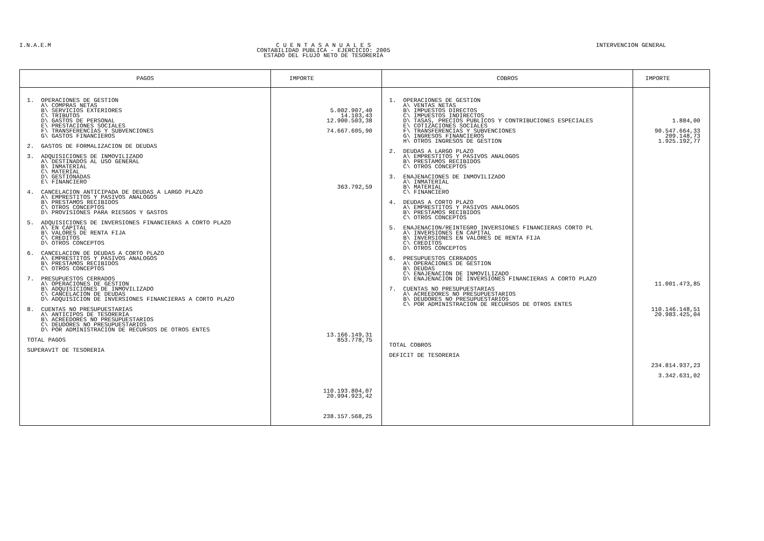I.N.A.E.M C U E N T A S A N U A L E S
CONTABILIDAD PUBLICA - EJERCICIO: 2005
ESTADO DEL FLUJO NETO DE TESORERIA
INTERVENCION GENERAL
| PAGOS | IMPORTE | COBROS | IMPORTE |
| --- | --- | --- | --- |
| 1. OPERACIONES DE GESTION A\ COMPRAS NETAS B\ SERVICIOS EXTERIORES C\ TRIBUTOS D\ GASTOS DE PERSONAL E\ PRESTACIONES SOCIALES F\ TRANSFERENCIAS Y SUBVENCIONES G\ GASTOS FINANCIEROS 2. GASTOS DE FORMALIZACION DE DEUDAS 3. ADQUISICIONES DE INMOVILIZADO A\ DESTINADOS AL USO GENERAL B\ INMATERIAL C\ MATERIAL D\ GESTIONADAS E\ FINANCIERO 4. CANCELACION ANTICIPADA DE DEUDAS A LARGO PLAZO A\ EMPRESTITOS Y PASIVOS ANALOGOS B\ PRESTAMOS RECIBIDOS C\ OTROS CONCEPTOS D\ PROVISIONES PARA RIESGOS Y GASTOS 5. ADQUISICIONES DE INVERSIONES FINANCIERAS A CORTO PLAZO A\ EN CAPITAL B\ VALORES DE RENTA FIJA C\ CREDITOS D\ OTROS CONCEPTOS 6. CANCELACION DE DEUDAS A CORTO PLAZO A\ EMPRESTITOS Y PASIVOS ANALOGOS B\ PRESTAMOS RECIBIDOS C\ OTROS CONCEPTOS 7. PRESUPUESTOS CERRADOS A\ OPERACIONES DE GESTION B\ ADQUISICIONES DE INMOVILIZADO C\ CANCELACION DE DEUDAS D\ ADQUISICION DE INVERSIONES FINANCIERAS A CORTO PLAZO 8. CUENTAS NO PRESUPUESTARIAS A\ ANTICIPOS DE TESORERIA B\ ACREEDORES NO PRESUPUESTARIOS C\ DEUDORES NO PRESUPUESTARIOS D\ POR ADMINISTRACION DE RECURSOS DE OTROS ENTES TOTAL PAGOS SUPERAVIT DE TESORERIA | 5.002.907,40 14.103,43 12.900.503,38 74.667.605,90 363.792,59 13.166.149,31 853.778,75 110.193.804,07 20.994.923,42 238.157.568,25 | 1. OPERACIONES DE GESTION A\ VENTAS NETAS B\ IMPUESTOS DIRECTOS C\ IMPUESTOS INDIRECTOS D\ TASAS, PRECIOS PUBLICOS Y CONTRIBUCIONES ESPECIALES E\ COTIZACIONES SOCIALES F\ TRANSFERENCIAS Y SUBVENCIONES G\ INGRESOS FINANCIEROS H\ OTROS INGRESOS DE GESTION 2. DEUDAS A LARGO PLAZO A\ EMPRESTITOS Y PASIVOS ANALOGOS B\ PRESTAMOS RECIBIDOS C\ OTROS CONCEPTOS 3. ENAJENACIONES DE INMOVILIZADO A\ INMATERIAL B\ MATERIAL C\ FINANCIERO 4. DEUDAS A CORTO PLAZO A\ EMPRESTITOS Y PASIVOS ANALOGOS B\ PRESTAMOS RECIBIDOS C\ OTROS CONCEPTOS 5. ENAJENACION/REINTEGRO INVERSIONES FINANCIERAS CORTO PL A\ INVERSIONES EN CAPITAL B\ INVERSIONES EN VALORES DE RENTA FIJA C\ CREDITOS D\ OTROS CONCEPTOS 6. PRESUPUESTOS CERRADOS A\ OPERACIONES DE GESTION B\ DEUDAS C\ ENAJENACION DE INMOVILIZADO D\ ENAJENACION DE INVERSIONES FINANCIERAS A CORTO PLAZO 7. CUENTAS NO PRESUPUESTARIAS A\ ACREEDORES NO PRESUPUESTARIOS B\ DEUDORES NO PRESUPUESTARIOS C\ POR ADMINISTRACION DE RECURSOS DE OTROS ENTES TOTAL COBROS DEFICIT DE TESORERIA | 1.884,00 90.547.664,33 209.148,73 1.925.192,77 11.001.473,85 110.146.148,51 20.983.425,04 234.814.937,23 3.342.631,02 |